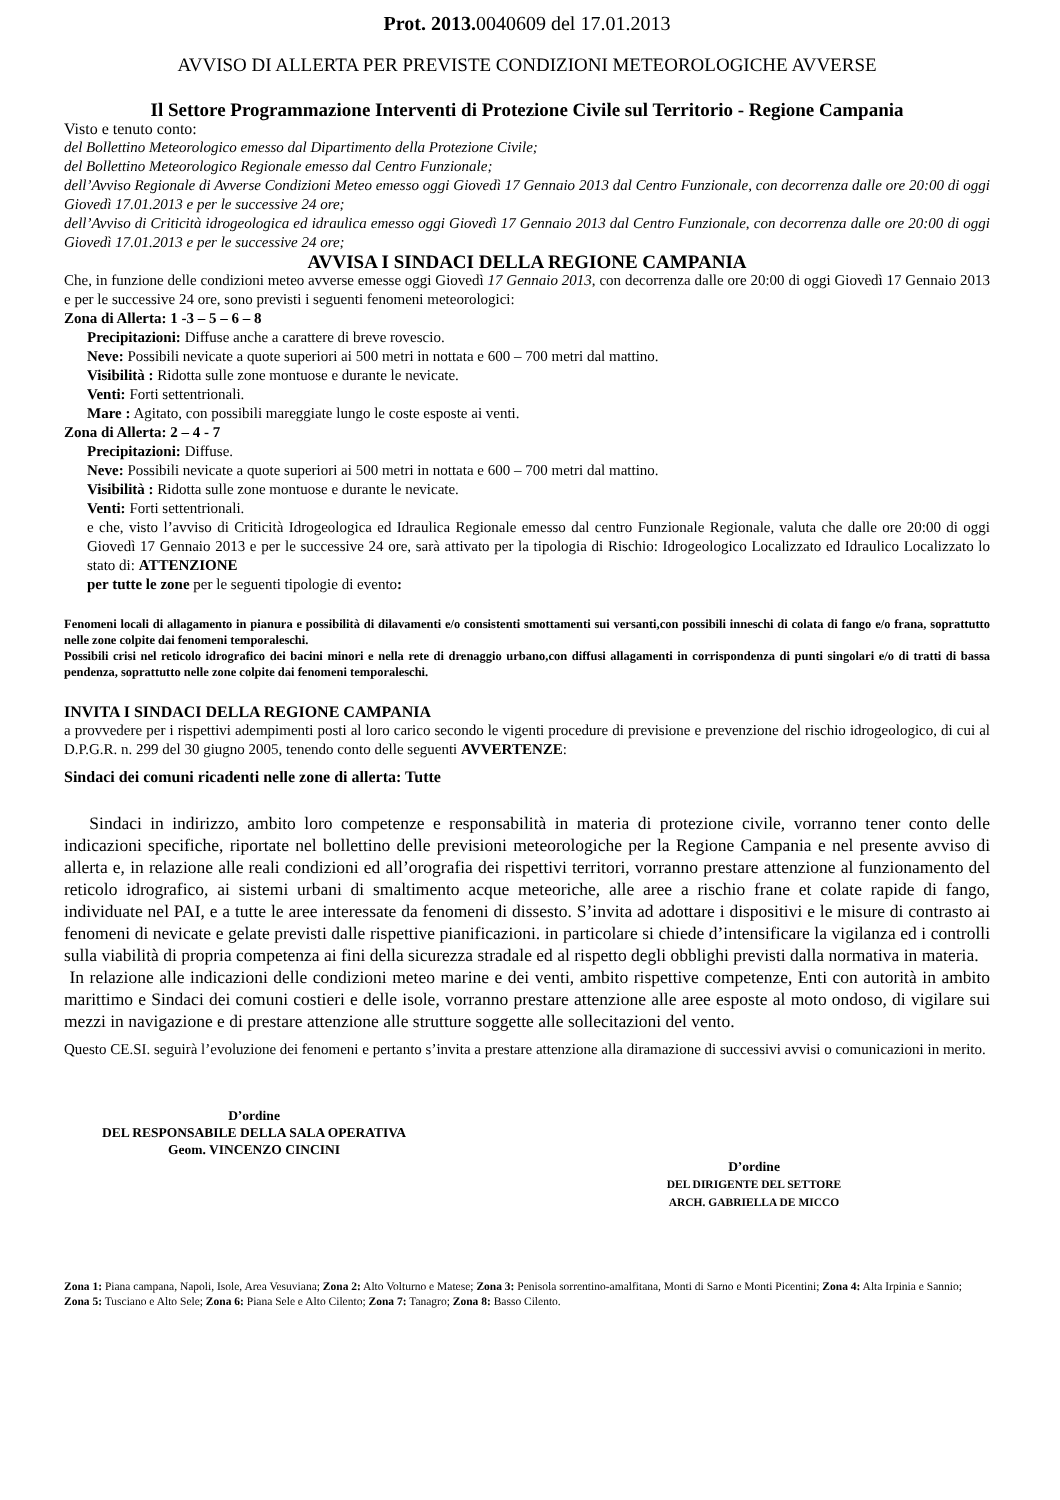Prot. 2013. 0040609 del 17.01.2013
AVVISO DI ALLERTA PER PREVISTE CONDIZIONI METEOROLOGICHE AVVERSE
Il Settore Programmazione Interventi di Protezione Civile sul Territorio - Regione Campania
Visto e tenuto conto:
del Bollettino Meteorologico emesso dal Dipartimento della Protezione Civile;
del Bollettino Meteorologico Regionale emesso dal Centro Funzionale;
dell’Avviso Regionale di Avverse Condizioni Meteo emesso oggi Giovedì 17 Gennaio 2013 dal Centro Funzionale, con decorrenza dalle ore 20:00 di oggi Giovedì 17.01.2013 e per le successive 24 ore;
dell’Avviso di Criticità idrogeologica ed idraulica emesso oggi Giovedì 17 Gennaio 2013 dal Centro Funzionale, con decorrenza dalle ore 20:00 di oggi Giovedì 17.01.2013 e per le successive 24 ore;
AVVISA I SINDACI DELLA REGIONE CAMPANIA
Che, in funzione delle condizioni meteo avverse emesse oggi Giovedì 17 Gennaio 2013, con decorrenza dalle ore 20:00 di oggi Giovedì 17 Gennaio 2013 e per le successive 24 ore, sono previsti i seguenti fenomeni meteorologici:
Zona di Allerta: 1 -3 – 5 – 6 – 8
Precipitazioni: Diffuse anche a carattere di breve rovescio.
Neve: Possibili nevicate a quote superiori ai 500 metri in nottata e 600 – 700 metri dal mattino.
Visibilità : Ridotta sulle zone montuose e durante le nevicate.
Venti: Forti settentrionali.
Mare : Agitato, con possibili mareggiate lungo le coste esposte ai venti.
Zona di Allerta: 2 – 4 - 7
Precipitazioni: Diffuse.
Neve: Possibili nevicate a quote superiori ai 500 metri in nottata e 600 – 700 metri dal mattino.
Visibilità : Ridotta sulle zone montuose e durante le nevicate.
Venti: Forti settentrionali.
e che, visto l’avviso di Criticità Idrogeologica ed Idraulica Regionale emesso dal centro Funzionale Regionale, valuta che dalle ore 20:00 di oggi Giovedì 17 Gennaio 2013 e per le successive 24 ore, sarà attivato per la tipologia di Rischio: Idrogeologico Localizzato ed Idraulico Localizzato lo stato di: ATTENZIONE
per tutte le zone per le seguenti tipologie di evento:
Fenomeni locali di allagamento in pianura e possibilità di dilavamenti e/o consistenti smottamenti sui versanti,con possibili inneschi di colata di fango e/o frana, soprattutto nelle zone colpite dai fenomeni temporaleschi.
Possibili crisi nel reticolo idrografico dei bacini minori e nella rete di drenaggio urbano,con diffusi allagamenti in corrispondenza di punti singolari e/o di tratti di bassa pendenza, soprattutto nelle zone colpite dai fenomeni temporaleschi.
INVITA I SINDACI DELLA REGIONE CAMPANIA
a provvedere per i rispettivi adempimenti posti al loro carico secondo le vigenti procedure di previsione e prevenzione del rischio idrogeologico, di cui al D.P.G.R. n. 299 del 30 giugno 2005, tenendo conto delle seguenti AVVERTENZE:
Sindaci dei comuni ricadenti nelle zone di allerta: Tutte
Sindaci in indirizzo, ambito loro competenze e responsabilità in materia di protezione civile, vorranno tener conto delle indicazioni specifiche, riportate nel bollettino delle previsioni meteorologiche per la Regione Campania e nel presente avviso di allerta e, in relazione alle reali condizioni ed all’orografia dei rispettivi territori, vorranno prestare attenzione al funzionamento del reticolo idrografico, ai sistemi urbani di smaltimento acque meteoriche, alle aree a rischio frane et colate rapide di fango, individuate nel PAI, e a tutte le aree interessate da fenomeni di dissesto. S’invita ad adottare i dispositivi e le misure di contrasto ai fenomeni di nevicate e gelate previsti dalle rispettive pianificazioni. in particolare si chiede d’intensificare la vigilanza ed i controlli sulla viabilità di propria competenza ai fini della sicurezza stradale ed al rispetto degli obblighi previsti dalla normativa in materia.
In relazione alle indicazioni delle condizioni meteo marine e dei venti, ambito rispettive competenze, Enti con autorità in ambito marittimo e Sindaci dei comuni costieri e delle isole, vorranno prestare attenzione alle aree esposte al moto ondoso, di vigilare sui mezzi in navigazione e di prestare attenzione alle strutture soggette alle sollecitazioni del vento.
Questo CE.SI. seguirà l’evoluzione dei fenomeni e pertanto s’invita a prestare attenzione alla diramazione di successivi avvisi o comunicazioni in merito.
D’ordine
DEL RESPONSABILE DELLA SALA OPERATIVA
Geom. VINCENZO CINCINI
D’ordine
DEL DIRIGENTE DEL SETTORE
ARCH. GABRIELLA DE MICCO
Zona 1: Piana campana, Napoli, Isole, Area Vesuviana; Zona 2: Alto Volturno e Matese; Zona 3: Penisola sorrentino-amalfitana, Monti di Sarno e Monti Picentini; Zona 4: Alta Irpinia e Sannio; Zona 5: Tusciano e Alto Sele; Zona 6: Piana Sele e Alto Cilento; Zona 7: Tanagro; Zona 8: Basso Cilento.